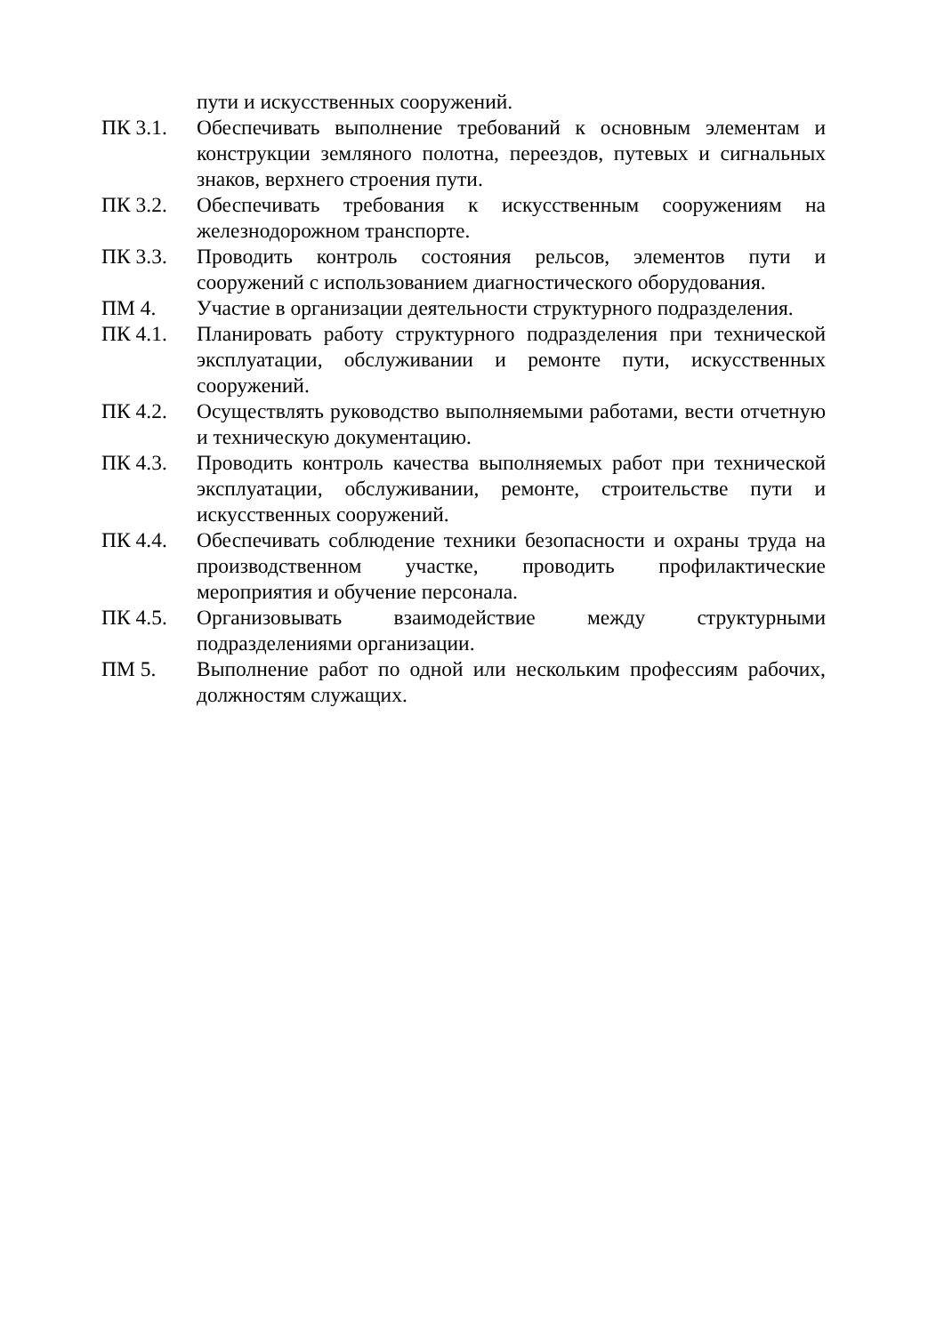пути и искусственных сооружений.
ПК 3.1. Обеспечивать выполнение требований к основным элементам и конструкции земляного полотна, переездов, путевых и сигнальных знаков, верхнего строения пути.
ПК 3.2. Обеспечивать требования к искусственным сооружениям на железнодорожном транспорте.
ПК 3.3. Проводить контроль состояния рельсов, элементов пути и сооружений с использованием диагностического оборудования.
ПМ 4. Участие в организации деятельности структурного подразделения.
ПК 4.1. Планировать работу структурного подразделения при технической эксплуатации, обслуживании и ремонте пути, искусственных сооружений.
ПК 4.2. Осуществлять руководство выполняемыми работами, вести отчетную и техническую документацию.
ПК 4.3. Проводить контроль качества выполняемых работ при технической эксплуатации, обслуживании, ремонте, строительстве пути и искусственных сооружений.
ПК 4.4. Обеспечивать соблюдение техники безопасности и охраны труда на производственном участке, проводить профилактические мероприятия и обучение персонала.
ПК 4.5. Организовывать взаимодействие между структурными подразделениями организации.
ПМ 5. Выполнение работ по одной или нескольким профессиям рабочих, должностям служащих.